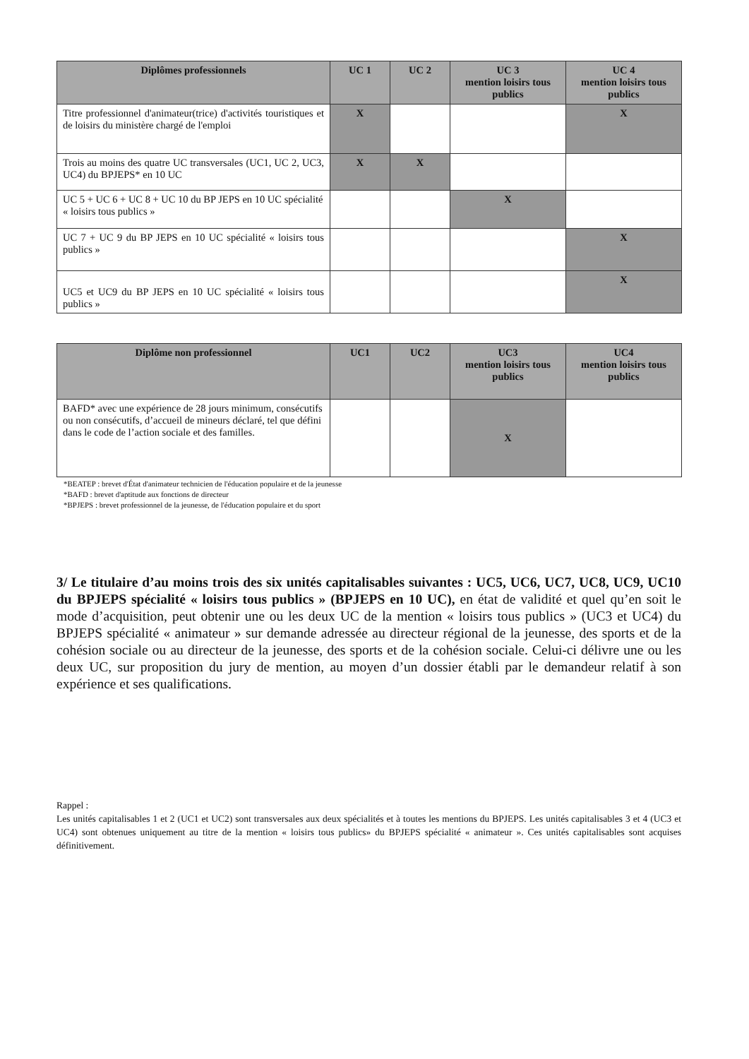| Diplômes professionnels | UC 1 | UC 2 | UC 3 mention loisirs tous publics | UC 4 mention loisirs tous publics |
| --- | --- | --- | --- | --- |
| Titre professionnel d'animateur(trice) d'activités touristiques et de loisirs du ministère chargé de l'emploi | X | | | X |
| Trois au moins des quatre UC transversales (UC1, UC 2, UC3, UC4) du BPJEPS* en 10 UC | X | X | | |
| UC 5 + UC 6 + UC 8 + UC 10 du BP JEPS en 10 UC spécialité « loisirs tous publics » | | | X | |
| UC 7 + UC 9 du BP JEPS en 10 UC spécialité « loisirs tous publics » | | | | X |
| UC5 et UC9 du BP JEPS en 10 UC spécialité « loisirs tous publics » | | | | X |
| Diplôme non professionnel | UC1 | UC2 | UC3 mention loisirs tous publics | UC4 mention loisirs tous publics |
| --- | --- | --- | --- | --- |
| BAFD* avec une expérience de 28 jours minimum, consécutifs ou non consécutifs, d’accueil de mineurs déclaré, tel que défini dans le code de l’action sociale et des familles. | | | X | |
*BEATEP : brevet d'État d'animateur technicien de l'éducation populaire et de la jeunesse
*BAFD : brevet d'aptitude aux fonctions de directeur
*BPJEPS : brevet professionnel de la jeunesse, de l'éducation populaire et du sport
3/ Le titulaire d’au moins trois des six unités capitalisables suivantes : UC5, UC6, UC7, UC8, UC9, UC10 du BPJEPS spécialité « loisirs tous publics » (BPJEPS en 10 UC), en état de validité et quel qu’en soit le mode d’acquisition, peut obtenir une ou les deux UC de la mention « loisirs tous publics » (UC3 et UC4) du BPJEPS spécialité « animateur » sur demande adressée au directeur régional de la jeunesse, des sports et de la cohésion sociale ou au directeur de la jeunesse, des sports et de la cohésion sociale. Celui-ci délivre une ou les deux UC, sur proposition du jury de mention, au moyen d’un dossier établi par le demandeur relatif à son expérience et ses qualifications.
Rappel :
Les unités capitalisables 1 et 2 (UC1 et UC2) sont transversales aux deux spécialités et à toutes les mentions du BPJEPS. Les unités capitalisables 3 et 4 (UC3 et UC4) sont obtenues uniquement au titre de la mention « loisirs tous publics» du BPJEPS spécialité « animateur ». Ces unités capitalisables sont acquises définitivement.